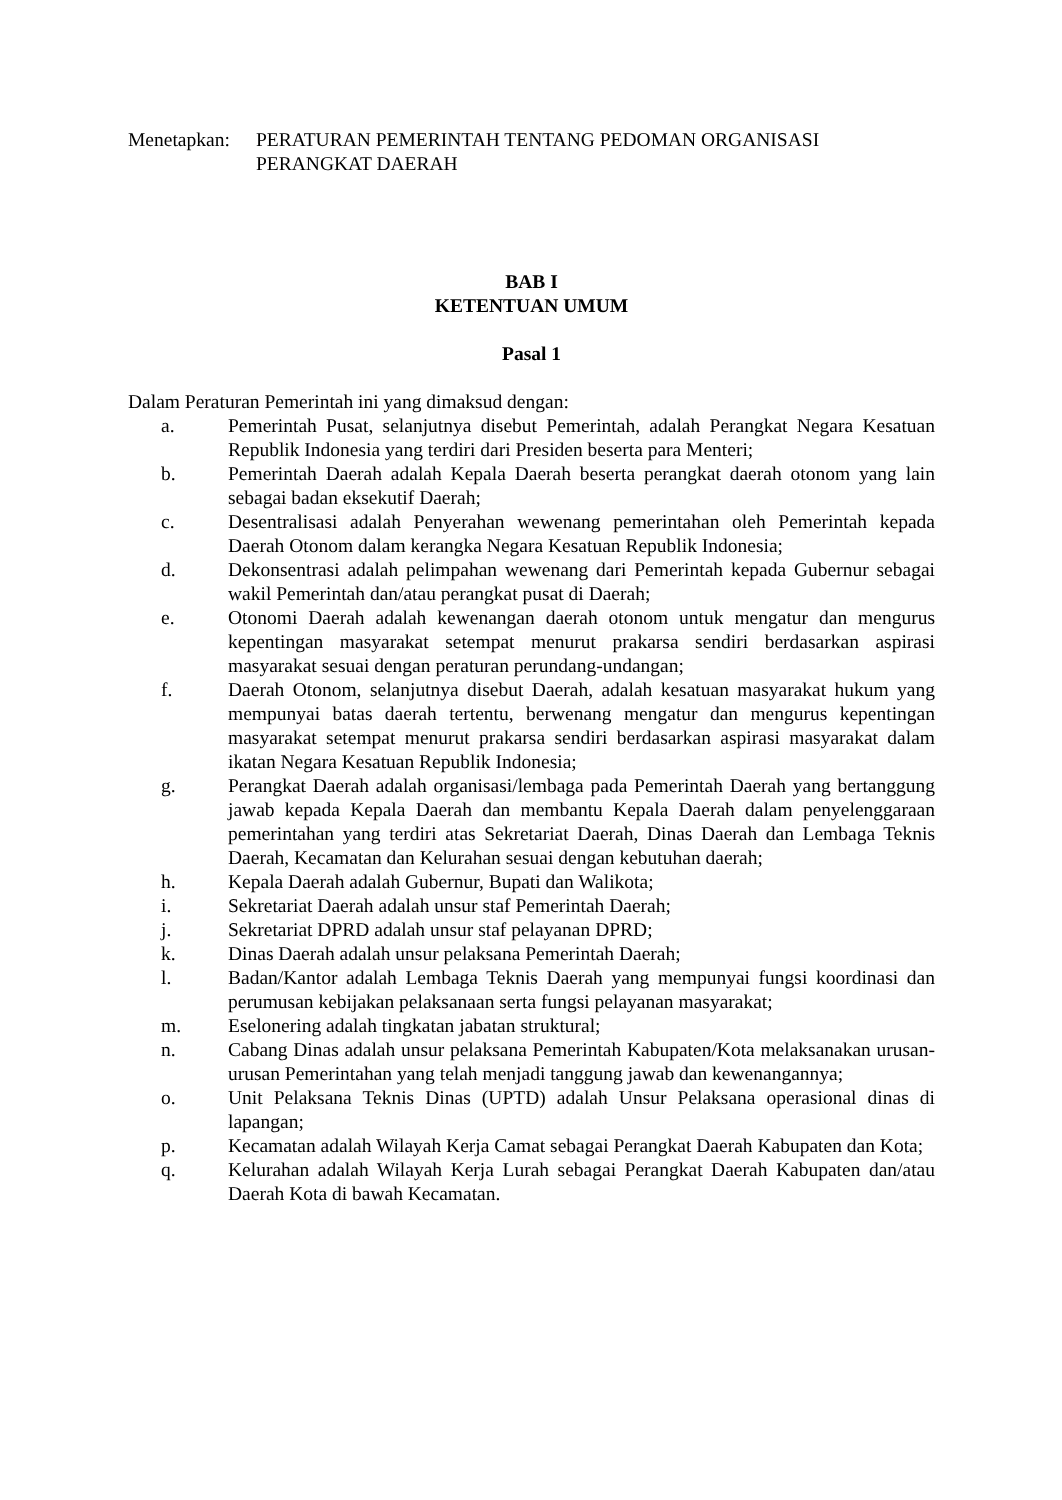Menetapkan:
PERATURAN PEMERINTAH TENTANG PEDOMAN ORGANISASI
PERANGKAT DAERAH
BAB I
KETENTUAN UMUM
Pasal 1
Dalam Peraturan Pemerintah ini yang dimaksud dengan:
a. Pemerintah Pusat, selanjutnya disebut Pemerintah, adalah Perangkat Negara Kesatuan Republik Indonesia yang terdiri dari Presiden beserta para Menteri;
b. Pemerintah Daerah adalah Kepala Daerah beserta perangkat daerah otonom yang lain sebagai badan eksekutif Daerah;
c. Desentralisasi adalah Penyerahan wewenang pemerintahan oleh Pemerintah kepada Daerah Otonom dalam kerangka Negara Kesatuan Republik Indonesia;
d. Dekonsentrasi adalah pelimpahan wewenang dari Pemerintah kepada Gubernur sebagai wakil Pemerintah dan/atau perangkat pusat di Daerah;
e. Otonomi Daerah adalah kewenangan daerah otonom untuk mengatur dan mengurus kepentingan masyarakat setempat menurut prakarsa sendiri berdasarkan aspirasi masyarakat sesuai dengan peraturan perundang-undangan;
f. Daerah Otonom, selanjutnya disebut Daerah, adalah kesatuan masyarakat hukum yang mempunyai batas daerah tertentu, berwenang mengatur dan mengurus kepentingan masyarakat setempat menurut prakarsa sendiri berdasarkan aspirasi masyarakat dalam ikatan Negara Kesatuan Republik Indonesia;
g. Perangkat Daerah adalah organisasi/lembaga pada Pemerintah Daerah yang bertanggung jawab kepada Kepala Daerah dan membantu Kepala Daerah dalam penyelenggaraan pemerintahan yang terdiri atas Sekretariat Daerah, Dinas Daerah dan Lembaga Teknis Daerah, Kecamatan dan Kelurahan sesuai dengan kebutuhan daerah;
h. Kepala Daerah adalah Gubernur, Bupati dan Walikota;
i. Sekretariat Daerah adalah unsur staf Pemerintah Daerah;
j. Sekretariat DPRD adalah unsur staf pelayanan DPRD;
k. Dinas Daerah adalah unsur pelaksana Pemerintah Daerah;
l. Badan/Kantor adalah Lembaga Teknis Daerah yang mempunyai fungsi koordinasi dan perumusan kebijakan pelaksanaan serta fungsi pelayanan masyarakat;
m. Eselonering adalah tingkatan jabatan struktural;
n. Cabang Dinas adalah unsur pelaksana Pemerintah Kabupaten/Kota melaksanakan urusan-urusan Pemerintahan yang telah menjadi tanggung jawab dan kewenangannya;
o. Unit Pelaksana Teknis Dinas (UPTD) adalah Unsur Pelaksana operasional dinas di lapangan;
p. Kecamatan adalah Wilayah Kerja Camat sebagai Perangkat Daerah Kabupaten dan Kota;
q. Kelurahan adalah Wilayah Kerja Lurah sebagai Perangkat Daerah Kabupaten dan/atau Daerah Kota di bawah Kecamatan.